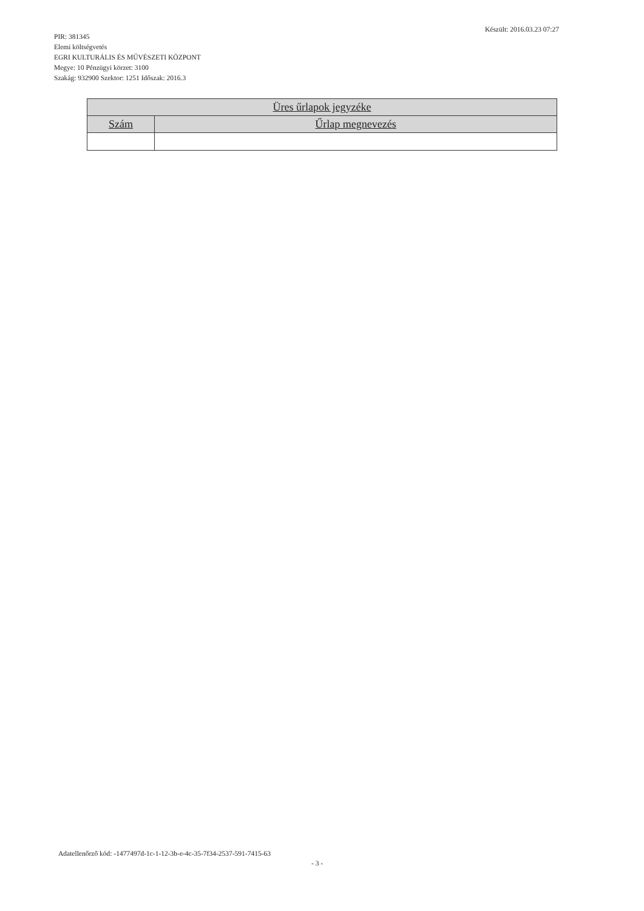PIR: 381345
Elemi költségvetés
EGRI KULTURÁLIS ÉS MŰVÉSZETI KÖZPONT
Megye: 10 Pénzügyi körzet: 3100
Szakág: 932900 Szektor: 1251 Időszak: 2016.3
Készült: 2016.03.23 07:27
| Üres űrlapok jegyzéke | |
| --- | --- |
| Szám | Űrlap megnevezés |
Adatellenőrző kód: -1477497d-1c-1-12-3b-e-4c-35-7f34-2537-591-7415-63
- 3 -